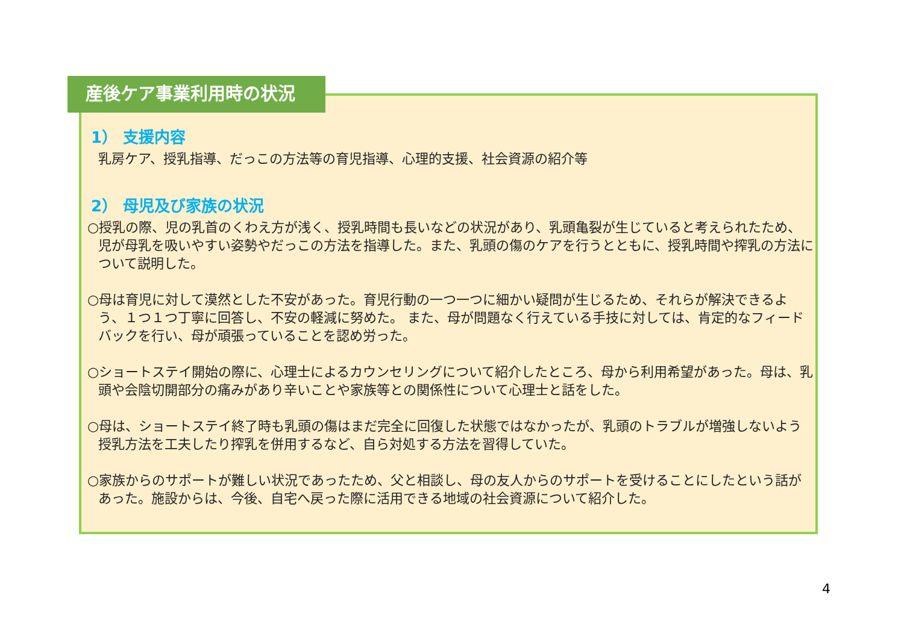産後ケア事業利用時の状況
1） 支援内容
乳房ケア、授乳指導、だっこの方法等の育児指導、心理的支援、社会資源の紹介等
2） 母児及び家族の状況
○授乳の際、児の乳首のくわえ方が浅く、授乳時間も長いなどの状況があり、乳頭亀裂が生じていると考えられたため、児が母乳を吸いやすい姿勢やだっこの方法を指導した。また、乳頭の傷のケアを行うとともに、授乳時間や搾乳の方法について説明した。
○母は育児に対して漠然とした不安があった。育児行動の一つ一つに細かい疑問が生じるため、それらが解決できるよう、１つ１つ丁寧に回答し、不安の軽減に努めた。 また、母が問題なく行えている手技に対しては、肯定的なフィードバックを行い、母が頑張っていることを認め労った。
○ショートステイ開始の際に、心理士によるカウンセリングについて紹介したところ、母から利用希望があった。母は、乳頭や会陰切開部分の痛みがあり辛いことや家族等との関係性について心理士と話をした。
○母は、ショートステイ終了時も乳頭の傷はまだ完全に回復した状態ではなかったが、乳頭のトラブルが増強しないよう授乳方法を工夫したり搾乳を併用するなど、自ら対処する方法を習得していた。
○家族からのサポートが難しい状況であったため、父と相談し、母の友人からのサポートを受けることにしたという話があった。施設からは、今後、自宅へ戻った際に活用できる地域の社会資源について紹介した。
4